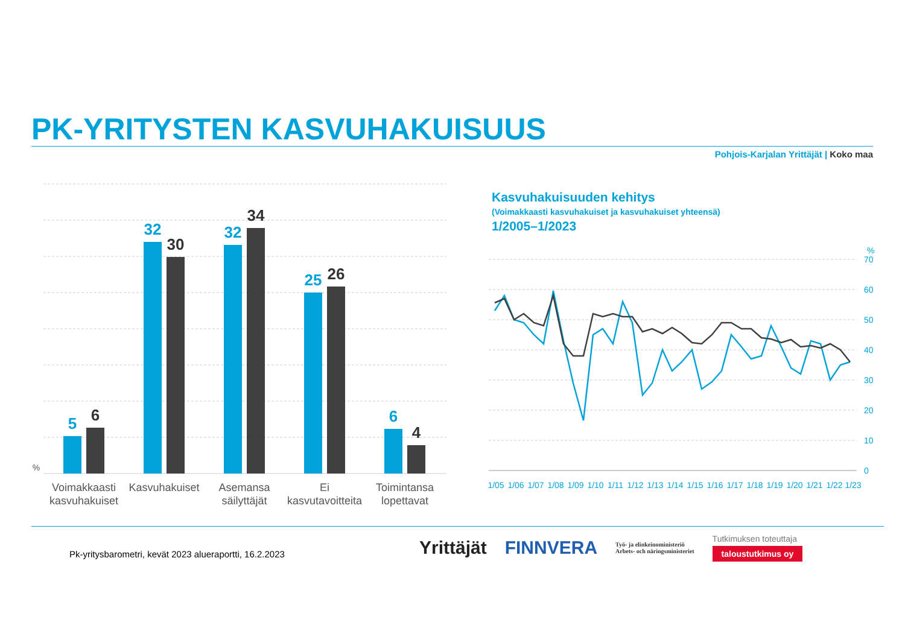PK-YRITYSTEN KASVUHAKUISUUS
Pohjois-Karjalan Yrittäjät | Koko maa
%
5
6
32
30
32
34
25
26
6
4
Voimakkaasti
kasvuhakuiset
Kasvuhakuiset
Asemansa
säilyttäjät
Ei
kasvutavoitteita
Toimintansa
lopettavat
Kasvuhakuisuuden kehitys
(Voimakkaasti kasvuhakuiset ja kasvuhakuiset yhteensä)
1/2005–1/2023
%
70
60
50
40
30
20
10
0
1/05
1/06
1/07
1/08
1/09
1/10
1/11
1/12
1/13
1/14
1/15
1/16
1/17
1/18
1/19
1/20
1/21
1/22
1/23
Pk-yritysbarometri, kevät 2023 alueraportti, 16.2.2023
Yrittäjät FINNVERA Työ- ja elinkeinoministeriö
Arbets- och näringsministeriet Tutkimuksen toteuttaja
taloustutkimus oy